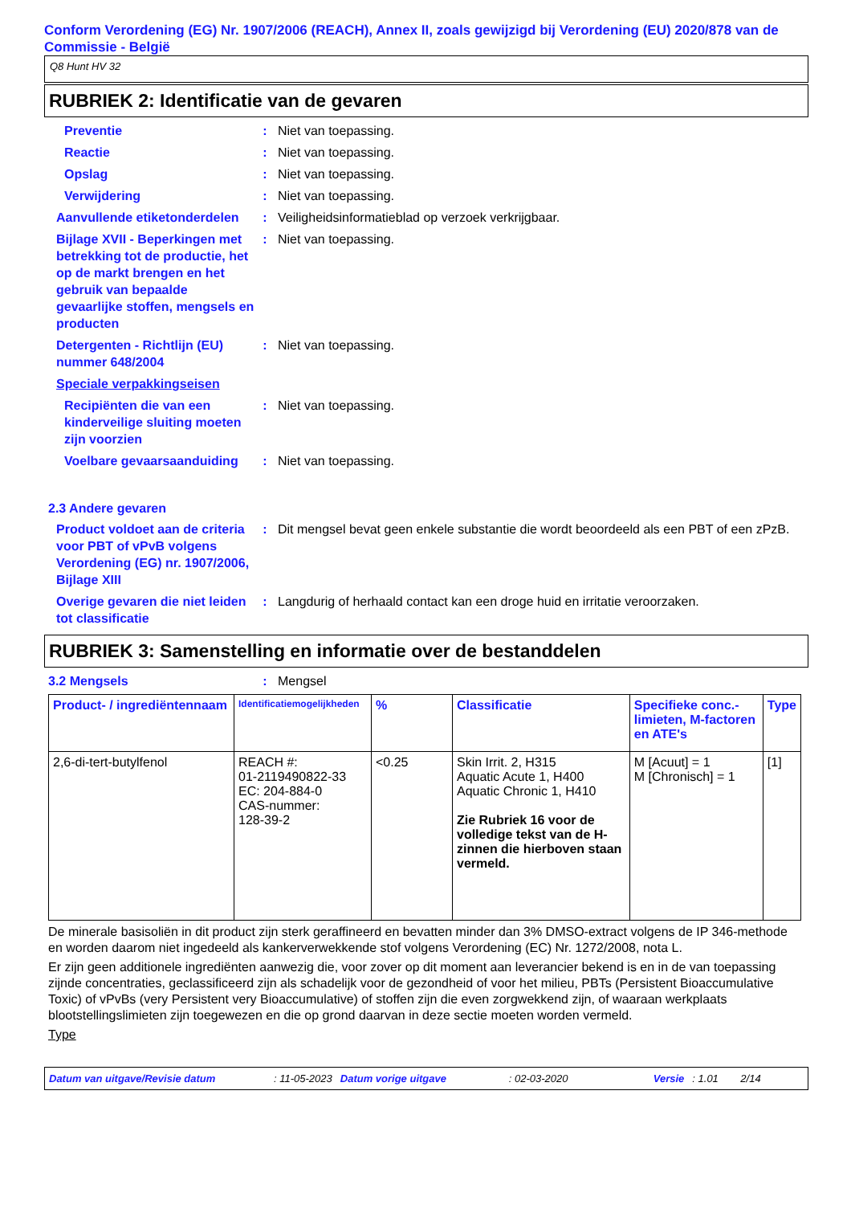Conform Verordening (EG) Nr. 1907/2006 (REACH), Annex II, zoals gewijzigd bij Verordening (EU) 2020/878 van de Commissie - België
Q8 Hunt HV 32
RUBRIEK 2: Identificatie van de gevaren
Preventie : Niet van toepassing.
Reactie : Niet van toepassing.
Opslag : Niet van toepassing.
Verwijdering : Niet van toepassing.
Aanvullende etiketonderdelen
: Veiligheidsinformatieblad op verzoek verkrijgbaar.
Bijlage XVII - Beperkingen met betrekking tot de productie, het op de markt brengen en het gebruik van bepaalde gevaarlijke stoffen, mengsels en producten
: Niet van toepassing.
Detergenten - Richtlijn (EU) nummer 648/2004
: Niet van toepassing.
Speciale verpakkingseisen
Recipiënten die van een kinderveilige sluiting moeten zijn voorzien
: Niet van toepassing.
Voelbare gevaarsaanduiding
: Niet van toepassing.
2.3 Andere gevaren
Product voldoet aan de criteria voor PBT of vPvB volgens Verordening (EG) nr. 1907/2006, Bijlage XIII
: Dit mengsel bevat geen enkele substantie die wordt beoordeeld als een PBT of een zPzB.
Overige gevaren die niet leiden tot classificatie
: Langdurig of herhaald contact kan een droge huid en irritatie veroorzaken.
RUBRIEK 3: Samenstelling en informatie over de bestanddelen
3.2 Mengsels : Mengsel
| Product- / ingrediëntennaam | Identificatiemogelijkheden | % | Classificatie | Specifieke conc.-limieten, M-factoren en ATE's | Type |
| --- | --- | --- | --- | --- | --- |
| 2,6-di-tert-butylfenol | REACH #: 01-2119490822-33 EC: 204-884-0 CAS-nummer: 128-39-2 | <0.25 | Skin Irrit. 2, H315 Aquatic Acute 1, H400 Aquatic Chronic 1, H410 Zie Rubriek 16 voor de volledige tekst van de H-zinnen die hierboven staan vermeld. | M [Acuut] = 1 M [Chronisch] = 1 | [1] |
De minerale basisoliën in dit product zijn sterk geraffineerd en bevatten minder dan 3% DMSO-extract volgens de IP 346-methode en worden daarom niet ingedeeld als kankerverwekkende stof volgens Verordening (EC) Nr. 1272/2008, nota L.
Er zijn geen additionele ingrediënten aanwezig die, voor zover op dit moment aan leverancier bekend is en in de van toepassing zijnde concentraties, geclassificeerd zijn als schadelijk voor de gezondheid of voor het milieu, PBTs (Persistent Bioaccumulative Toxic) of vPvBs (very Persistent very Bioaccumulative) of stoffen zijn die even zorgwekkend zijn, of waaraan werkplaats blootstellingslimieten zijn toegewezen en die op grond daarvan in deze sectie moeten worden vermeld.
Type
Datum van uitgave/Revisie datum: 11-05-2023 Datum vorige uitgave: 02-03-2020 Versie: 1.01 2/14